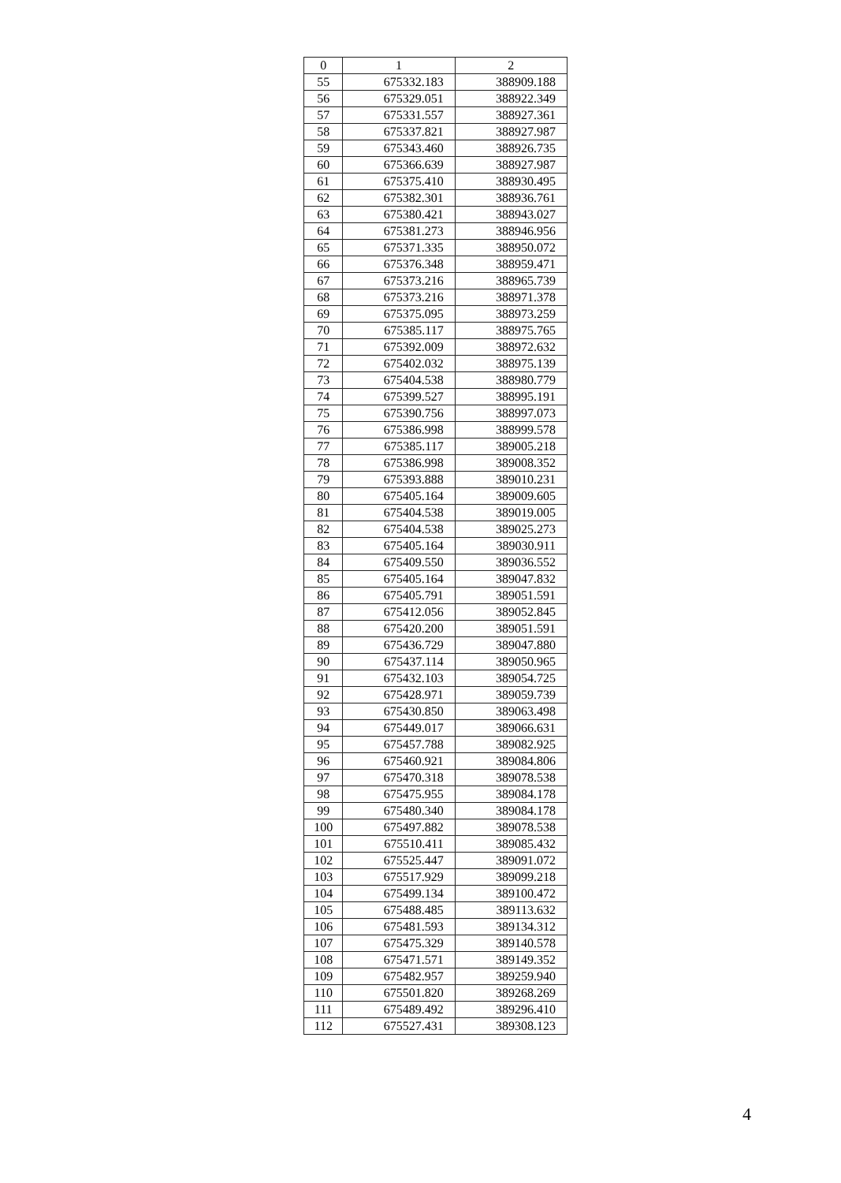| 0 | 1 | 2 |
| --- | --- | --- |
| 55 | 675332.183 | 388909.188 |
| 56 | 675329.051 | 388922.349 |
| 57 | 675331.557 | 388927.361 |
| 58 | 675337.821 | 388927.987 |
| 59 | 675343.460 | 388926.735 |
| 60 | 675366.639 | 388927.987 |
| 61 | 675375.410 | 388930.495 |
| 62 | 675382.301 | 388936.761 |
| 63 | 675380.421 | 388943.027 |
| 64 | 675381.273 | 388946.956 |
| 65 | 675371.335 | 388950.072 |
| 66 | 675376.348 | 388959.471 |
| 67 | 675373.216 | 388965.739 |
| 68 | 675373.216 | 388971.378 |
| 69 | 675375.095 | 388973.259 |
| 70 | 675385.117 | 388975.765 |
| 71 | 675392.009 | 388972.632 |
| 72 | 675402.032 | 388975.139 |
| 73 | 675404.538 | 388980.779 |
| 74 | 675399.527 | 388995.191 |
| 75 | 675390.756 | 388997.073 |
| 76 | 675386.998 | 388999.578 |
| 77 | 675385.117 | 389005.218 |
| 78 | 675386.998 | 389008.352 |
| 79 | 675393.888 | 389010.231 |
| 80 | 675405.164 | 389009.605 |
| 81 | 675404.538 | 389019.005 |
| 82 | 675404.538 | 389025.273 |
| 83 | 675405.164 | 389030.911 |
| 84 | 675409.550 | 389036.552 |
| 85 | 675405.164 | 389047.832 |
| 86 | 675405.791 | 389051.591 |
| 87 | 675412.056 | 389052.845 |
| 88 | 675420.200 | 389051.591 |
| 89 | 675436.729 | 389047.880 |
| 90 | 675437.114 | 389050.965 |
| 91 | 675432.103 | 389054.725 |
| 92 | 675428.971 | 389059.739 |
| 93 | 675430.850 | 389063.498 |
| 94 | 675449.017 | 389066.631 |
| 95 | 675457.788 | 389082.925 |
| 96 | 675460.921 | 389084.806 |
| 97 | 675470.318 | 389078.538 |
| 98 | 675475.955 | 389084.178 |
| 99 | 675480.340 | 389084.178 |
| 100 | 675497.882 | 389078.538 |
| 101 | 675510.411 | 389085.432 |
| 102 | 675525.447 | 389091.072 |
| 103 | 675517.929 | 389099.218 |
| 104 | 675499.134 | 389100.472 |
| 105 | 675488.485 | 389113.632 |
| 106 | 675481.593 | 389134.312 |
| 107 | 675475.329 | 389140.578 |
| 108 | 675471.571 | 389149.352 |
| 109 | 675482.957 | 389259.940 |
| 110 | 675501.820 | 389268.269 |
| 111 | 675489.492 | 389296.410 |
| 112 | 675527.431 | 389308.123 |
4